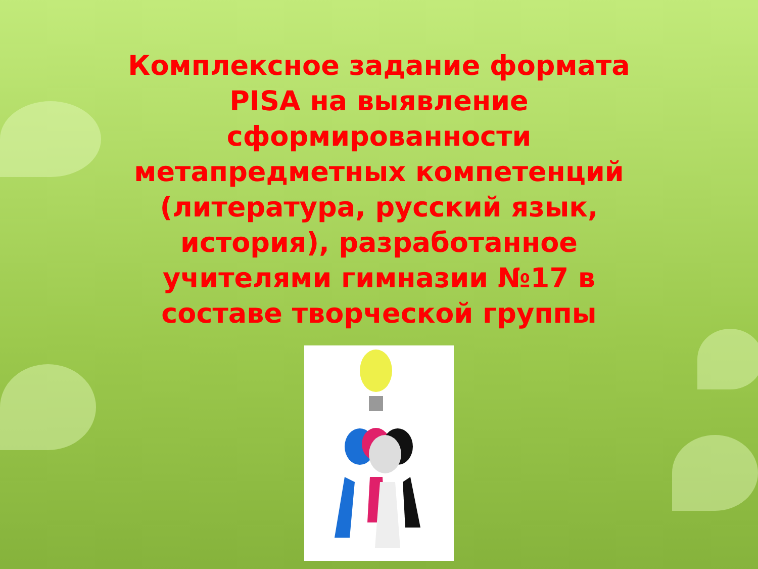Комплексное задание формата PISA на выявление сформированности метапредметных компетенций (литература, русский язык, история), разработанное учителями гимназии №17 в составе творческой группы